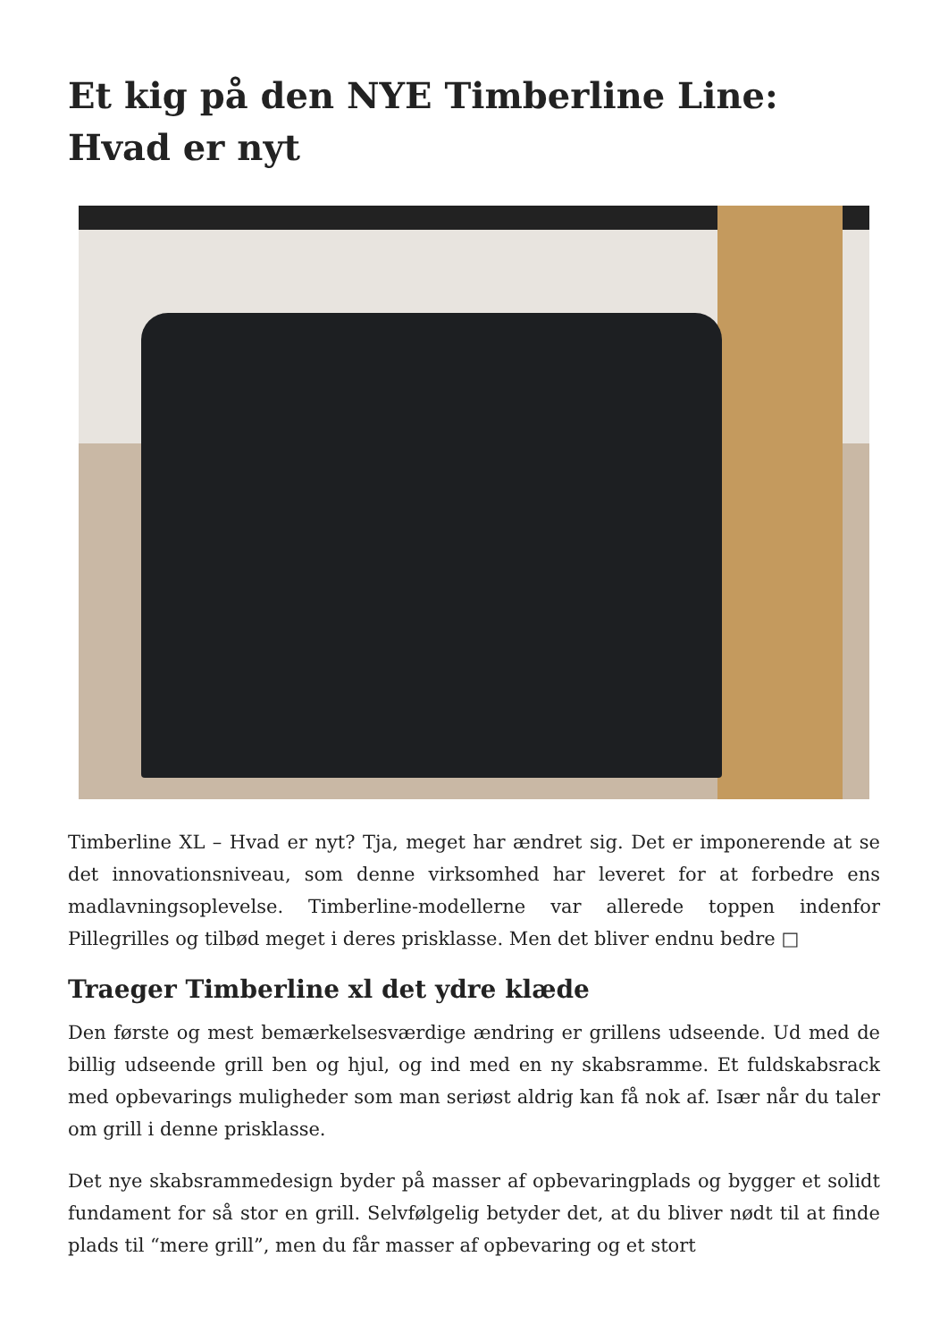Et kig på den NYE Timberline Line: Hvad er nyt
Timberline XL – Hvad er nyt? Tja, meget har ændret sig. Det er imponerende at se det innovationsniveau, som denne virksomhed har leveret for at forbedre ens madlavningsoplevelse. Timberline-modellerne var allerede toppen indenfor Pillegrilles og tilbød meget i deres prisklasse. Men det bliver endnu bedre □
Traeger Timberline xl det ydre klæde
Den første og mest bemærkelsesværdige ændring er grillens udseende. Ud med de billig udseende grill ben og hjul, og ind med en ny skabsramme. Et fuldskabsrack med opbevarings muligheder som man seriøst aldrig kan få nok af. Især når du taler om grill i denne prisklasse.
Det nye skabsrammedesign byder på masser af opbevaringplads og bygger et solidt fundament for så stor en grill. Selvfølgelig betyder det, at du bliver nødt til at finde plads til “mere grill”, men du får masser af opbevaring og et stort